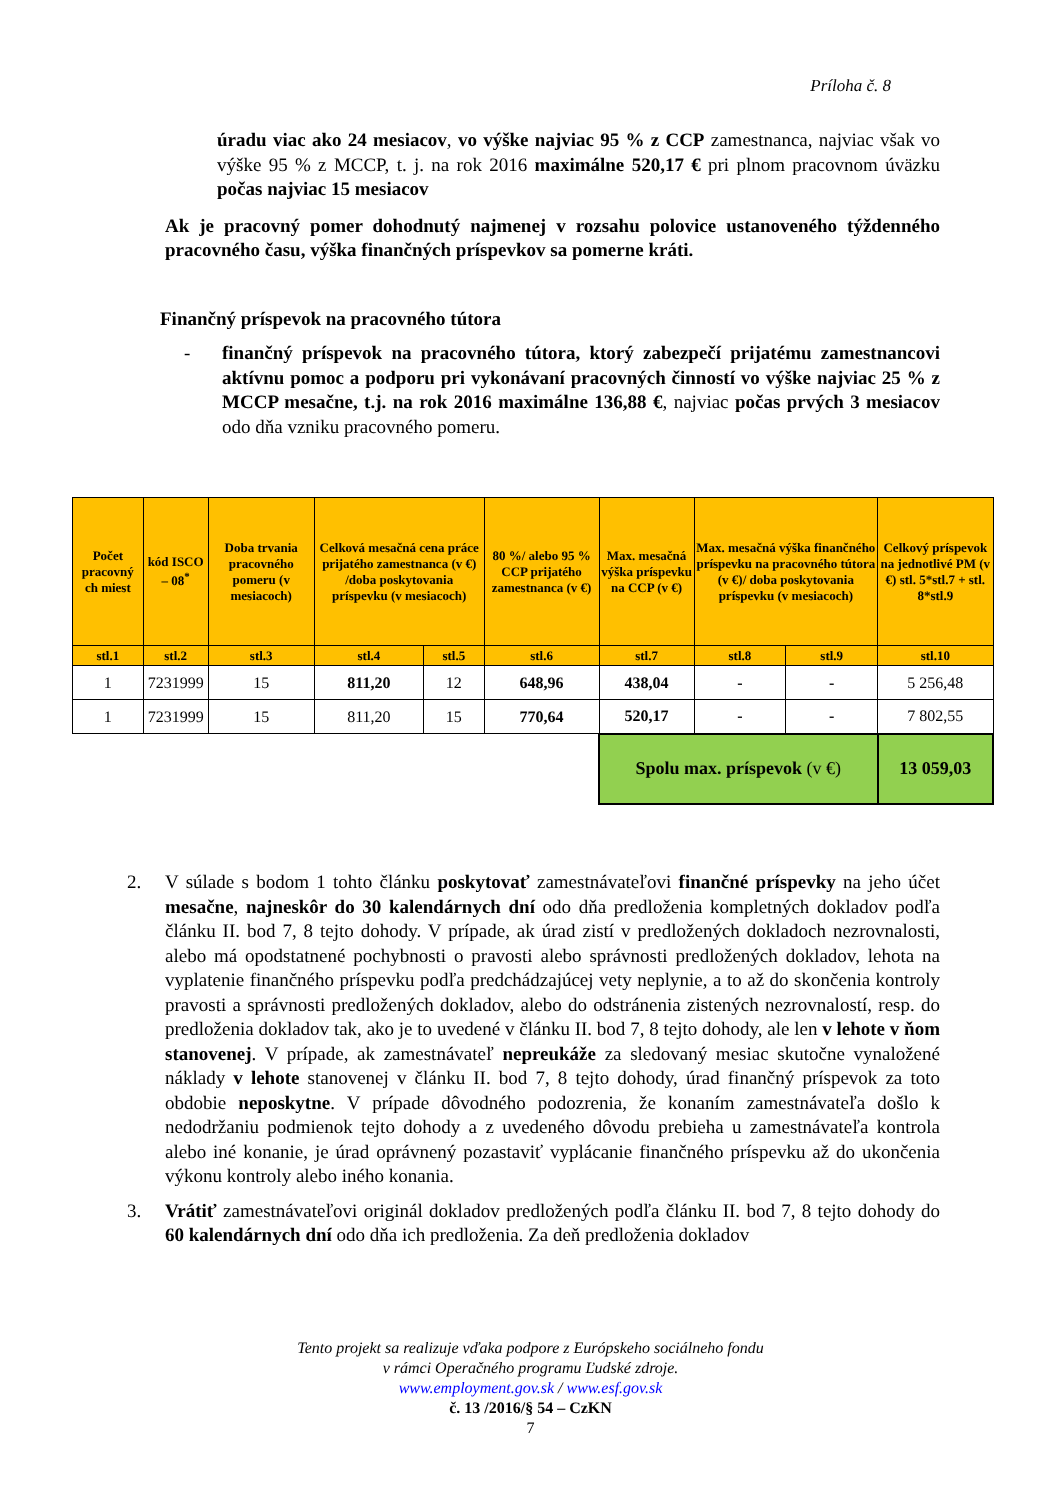Príloha č. 8
úradu viac ako 24 mesiacov, vo výške najviac 95 % z CCP zamestnanca, najviac však vo výške 95 % z MCCP, t. j. na rok 2016 maximálne 520,17 € pri plnom pracovnom úväzku počas najviac 15 mesiacov
Ak je pracovný pomer dohodnutý najmenej v rozsahu polovice ustanoveného týždenného pracovného času, výška finančných príspevkov sa pomerne kráti.
Finančný príspevok na pracovného tútora
- finančný príspevok na pracovného tútora, ktorý zabezpečí prijatému zamestnancovi aktívnu pomoc a podporu pri vykonávaní pracovných činností vo výške najviac 25 % z MCCP mesačne, t.j. na rok 2016 maximálne 136,88 €, najviac počas prvých 3 mesiacov odo dňa vzniku pracovného pomeru.
| Počet pracovný ch miest | kód ISCO – 08<sup>*</sup> | Doba trvania pracovného pomeru (v mesiacoch) | Celková mesačná cena práce prijatého zamestnanca (v €) /doba poskytovania príspevku (v mesiacoch) | | 80 %/ alebo 95 % CCP prijatého zamestnanca (v €) | Max. mesačná výška príspevku na CCP (v €) | Max. mesačná výška finančného príspevku na pracovného tútora (v €)/ doba poskytovania príspevku (v mesiacoch) | | Celkový príspevok na jednotlivé PM (v €) stl. 5*stl.7 + stl. 8*stl.9 |
| stl.1 | stl.2 | stl.3 | stl.4 | stl.5 | stl.6 | stl.7 | stl.8 | stl.9 | stl.10 |
| 1 | 7231999 | 15 | 811,20 | 12 | 648,96 | 438,04 | - | - | 5 256,48 |
| 1 | 7231999 | 15 | 811,20 | 15 | 770,64 | 520,17 | - | - | 7 802,55 |
| | | | | | | Spolu max. príspevok (v €) | | | 13 059,03 |
2. V súlade s bodom 1 tohto článku poskytovať zamestnávateľovi finančné príspevky na jeho účet mesačne, najneskôr do 30 kalendárnych dní odo dňa predloženia kompletných dokladov podľa článku II. bod 7, 8 tejto dohody. V prípade, ak úrad zistí v predložených dokladoch nezrovnalosti, alebo má opodstatnené pochybnosti o pravosti alebo správnosti predložených dokladov, lehota na vyplatenie finančného príspevku podľa predchádzajúcej vety neplynie, a to až do skončenia kontroly pravosti a správnosti predložených dokladov, alebo do odstránenia zistených nezrovnalostí, resp. do predloženia dokladov tak, ako je to uvedené v článku II. bod 7, 8 tejto dohody, ale len v lehote v ňom stanovenej. V prípade, ak zamestnávateľ nepreukáže za sledovaný mesiac skutočne vynaložené náklady v lehote stanovenej v článku II. bod 7, 8 tejto dohody, úrad finančný príspevok za toto obdobie neposkytne. V prípade dôvodného podozrenia, že konaním zamestnávateľa došlo k nedodržaniu podmienok tejto dohody a z uvedeného dôvodu prebieha u zamestnávateľa kontrola alebo iné konanie, je úrad oprávnený pozastaviť vyplácanie finančného príspevku až do ukončenia výkonu kontroly alebo iného konania.
3. Vrátiť zamestnávateľovi originál dokladov predložených podľa článku II. bod 7, 8 tejto dohody do 60 kalendárnych dní odo dňa ich predloženia. Za deň predloženia dokladov
Tento projekt sa realizuje vďaka podpore z Európskeho sociálneho fondu
v rámci Operačného programu Ľudské zdroje.
www.employment.gov.sk / www.esf.gov.sk
č. 13 /2016/§ 54 – CzKN
7